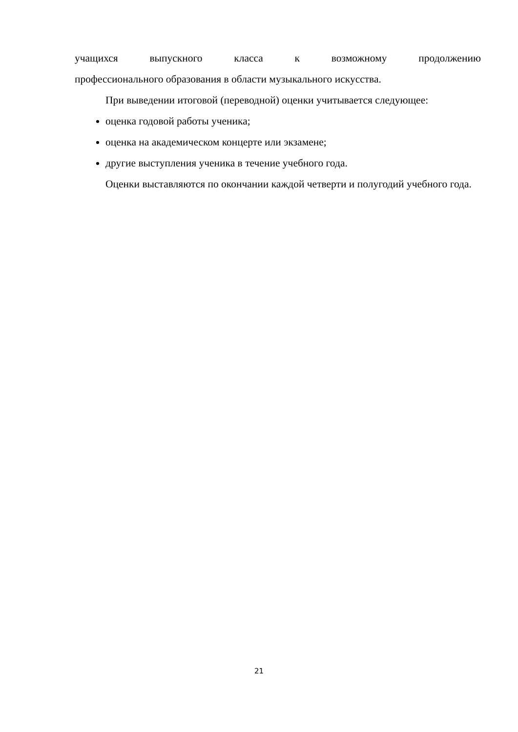учащихся выпускного класса к возможному продолжению
профессионального образования в области музыкального искусства.
При выведении итоговой (переводной) оценки учитывается следующее:
оценка годовой работы ученика;
оценка на академическом концерте или экзамене;
другие выступления ученика в течение учебного года.
Оценки выставляются по окончании каждой четверти и полугодий учебного года.
21